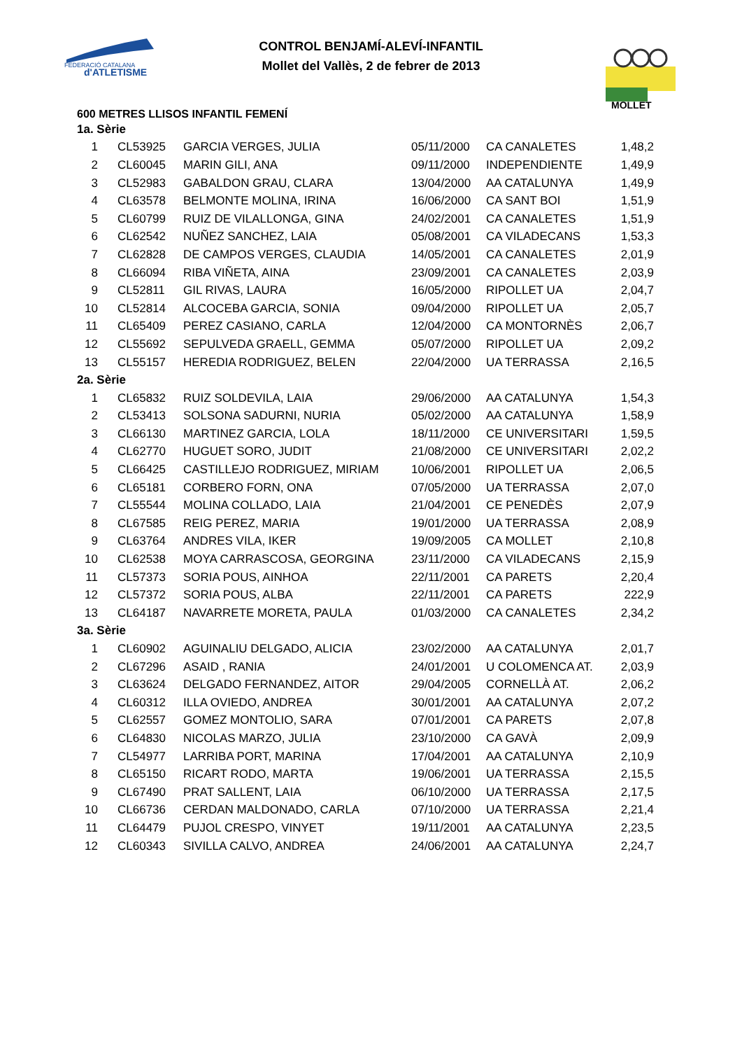FEDERACIÓ CATALANA
d'ATLETISME
MOLLET
CONTROL BENJAMÍ-ALEVÍ-INFANTIL
Mollet del Vallès, 2 de febrer de 2013
600 METRES LLISOS INFANTIL FEMENÍ
| 1a. Sèrie | | | | | |
| 1 | CL53925 | GARCIA VERGES, JULIA | 05/11/2000 | CA CANALETES | 1,48,2 |
| 2 | CL60045 | MARIN GILI, ANA | 09/11/2000 | INDEPENDIENTE | 1,49,9 |
| 3 | CL52983 | GABALDON GRAU, CLARA | 13/04/2000 | AA CATALUNYA | 1,49,9 |
| 4 | CL63578 | BELMONTE MOLINA, IRINA | 16/06/2000 | CA SANT BOI | 1,51,9 |
| 5 | CL60799 | RUIZ DE VILALLONGA, GINA | 24/02/2001 | CA CANALETES | 1,51,9 |
| 6 | CL62542 | NUÑEZ SANCHEZ, LAIA | 05/08/2001 | CA VILADECANS | 1,53,3 |
| 7 | CL62828 | DE CAMPOS VERGES, CLAUDIA | 14/05/2001 | CA CANALETES | 2,01,9 |
| 8 | CL66094 | RIBA VIÑETA, AINA | 23/09/2001 | CA CANALETES | 2,03,9 |
| 9 | CL52811 | GIL RIVAS, LAURA | 16/05/2000 | RIPOLLET UA | 2,04,7 |
| 10 | CL52814 | ALCOCEBA GARCIA, SONIA | 09/04/2000 | RIPOLLET UA | 2,05,7 |
| 11 | CL65409 | PEREZ CASIANO, CARLA | 12/04/2000 | CA MONTORNÈS | 2,06,7 |
| 12 | CL55692 | SEPULVEDA GRAELL, GEMMA | 05/07/2000 | RIPOLLET UA | 2,09,2 |
| 13 | CL55157 | HEREDIA RODRIGUEZ, BELEN | 22/04/2000 | UA TERRASSA | 2,16,5 |
| 2a. Sèrie | | | | | |
| 1 | CL65832 | RUIZ SOLDEVILA, LAIA | 29/06/2000 | AA CATALUNYA | 1,54,3 |
| 2 | CL53413 | SOLSONA SADURNI, NURIA | 05/02/2000 | AA CATALUNYA | 1,58,9 |
| 3 | CL66130 | MARTINEZ GARCIA, LOLA | 18/11/2000 | CE UNIVERSITARI | 1,59,5 |
| 4 | CL62770 | HUGUET SORO, JUDIT | 21/08/2000 | CE UNIVERSITARI | 2,02,2 |
| 5 | CL66425 | CASTILLEJO RODRIGUEZ, MIRIAM | 10/06/2001 | RIPOLLET UA | 2,06,5 |
| 6 | CL65181 | CORBERO FORN, ONA | 07/05/2000 | UA TERRASSA | 2,07,0 |
| 7 | CL55544 | MOLINA COLLADO, LAIA | 21/04/2001 | CE PENEDÈS | 2,07,9 |
| 8 | CL67585 | REIG PEREZ, MARIA | 19/01/2000 | UA TERRASSA | 2,08,9 |
| 9 | CL63764 | ANDRES VILA, IKER | 19/09/2005 | CA MOLLET | 2,10,8 |
| 10 | CL62538 | MOYA CARRASCOSA, GEORGINA | 23/11/2000 | CA VILADECANS | 2,15,9 |
| 11 | CL57373 | SORIA POUS, AINHOA | 22/11/2001 | CA PARETS | 2,20,4 |
| 12 | CL57372 | SORIA POUS, ALBA | 22/11/2001 | CA PARETS | 222,9 |
| 13 | CL64187 | NAVARRETE MORETA, PAULA | 01/03/2000 | CA CANALETES | 2,34,2 |
| 3a. Sèrie | | | | | |
| 1 | CL60902 | AGUINALIU DELGADO, ALICIA | 23/02/2000 | AA CATALUNYA | 2,01,7 |
| 2 | CL67296 | ASAID , RANIA | 24/01/2001 | U COLOMENCA AT. | 2,03,9 |
| 3 | CL63624 | DELGADO FERNANDEZ, AITOR | 29/04/2005 | CORNELLÀ AT. | 2,06,2 |
| 4 | CL60312 | ILLA OVIEDO, ANDREA | 30/01/2001 | AA CATALUNYA | 2,07,2 |
| 5 | CL62557 | GOMEZ MONTOLIO, SARA | 07/01/2001 | CA PARETS | 2,07,8 |
| 6 | CL64830 | NICOLAS MARZO, JULIA | 23/10/2000 | CA GAVÀ | 2,09,9 |
| 7 | CL54977 | LARRIBA PORT, MARINA | 17/04/2001 | AA CATALUNYA | 2,10,9 |
| 8 | CL65150 | RICART RODO, MARTA | 19/06/2001 | UA TERRASSA | 2,15,5 |
| 9 | CL67490 | PRAT SALLENT, LAIA | 06/10/2000 | UA TERRASSA | 2,17,5 |
| 10 | CL66736 | CERDAN MALDONADO, CARLA | 07/10/2000 | UA TERRASSA | 2,21,4 |
| 11 | CL64479 | PUJOL CRESPO, VINYET | 19/11/2001 | AA CATALUNYA | 2,23,5 |
| 12 | CL60343 | SIVILLA CALVO, ANDREA | 24/06/2001 | AA CATALUNYA | 2,24,7 |